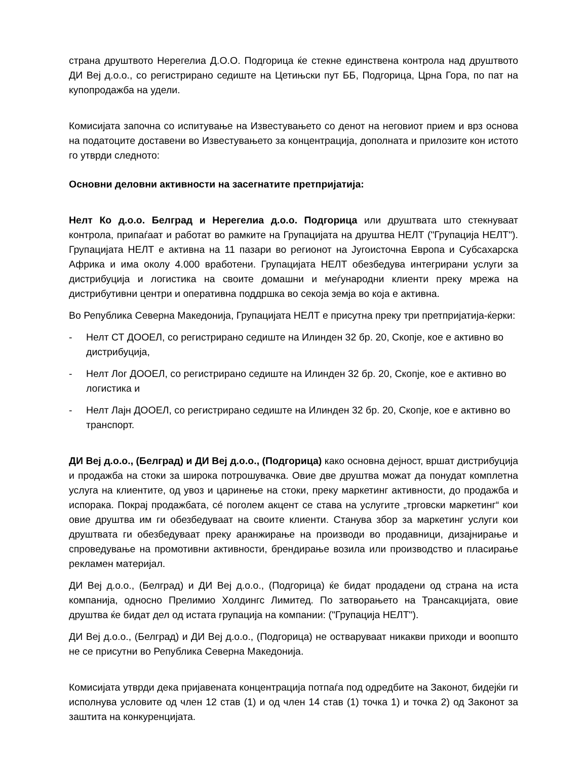страна друштвото Нерегелиа Д.О.О. Подгорица ќе стекне единствена контрола над друштвото ДИ Веј д.о.о., со регистрирано седиште на Цетињски пут ББ, Подгорица, Црна Гора, по пат на купопродажба на удели.
Комисијата започна со испитување на Известувањето со денот на неговиот прием и врз основа на податоците доставени во Известувањето за концентрација, дополната и прилозите кон истото го утврди следното:
Основни деловни активности на засегнатите претпријатија:
Нелт Ко д.о.о. Белград и Нерегелиа д.о.о. Подгорица или друштвата што стекнуваат контрола, припаѓаат и работат во рамките на Групацијата на друштва НЕЛТ ("Групација НЕЛТ"). Групацијата НЕЛТ е активна на 11 пазари во регионот на Југоисточна Европа и Субсахарска Африка и има околу 4.000 вработени. Групацијата НЕЛТ обезбедува интегрирани услуги за дистрибуција и логистика на своите домашни и меѓународни клиенти преку мрежа на дистрибутивни центри и оперативна поддршка во секоја земја во која е активна.
Во Република Северна Македонија, Групацијата НЕЛТ е присутна преку три претпријатија-ќерки:
- Нелт СТ ДООЕЛ, со регистрирано седиште на Илинден 32 бр. 20, Скопје, кое е активно во дистрибуција,
- Нелт Лог ДООЕЛ, со регистрирано седиште на Илинден 32 бр. 20, Скопје, кое е активно во логистика и
- Нелт Лајн ДООЕЛ, со регистрирано седиште на Илинден 32 бр. 20, Скопје, кое е активно во транспорт.
ДИ Веј д.о.о., (Белград) и ДИ Веј д.о.о., (Подгорица) како основна дејност, вршат дистрибуција и продажба на стоки за широка потрошувачка. Овие две друштва можат да понудат комплетна услуга на клиентите, од увоз и царинење на стоки, преку маркетинг активности, до продажба и испорака. Покрај продажбата, сé поголем акцент се става на услугите „трговски маркетинг“ кои овие друштва им ги обезбедуваат на своите клиенти. Станува збор за маркетинг услуги кои друштвата ги обезбедуваат преку аранжирање на производи во продавници, дизајнирање и спроведување на промотивни активности, брендирање возила или производство и пласирање рекламен материјал.
ДИ Веј д.о.о., (Белград) и ДИ Веј д.о.о., (Подгорица) ќе бидат продадени од страна на иста компанија, односно Прелимио Холдингс Лимитед. По затворањето на Трансакцијата, овие друштва ќе бидат дел од истата групација на компании: ("Групација НЕЛТ").
ДИ Веј д.о.о., (Белград) и ДИ Веј д.о.о., (Подгорица) не остваруваат никакви приходи и воопшто не се присутни во Република Северна Македонија.
Комисијата утврди дека пријавената концентрација потпаѓа под одредбите на Законот, бидејќи ги исполнува условите од член 12 став (1) и од член 14 став (1) точка 1) и точка 2) од Законот за заштита на конкуренцијата.